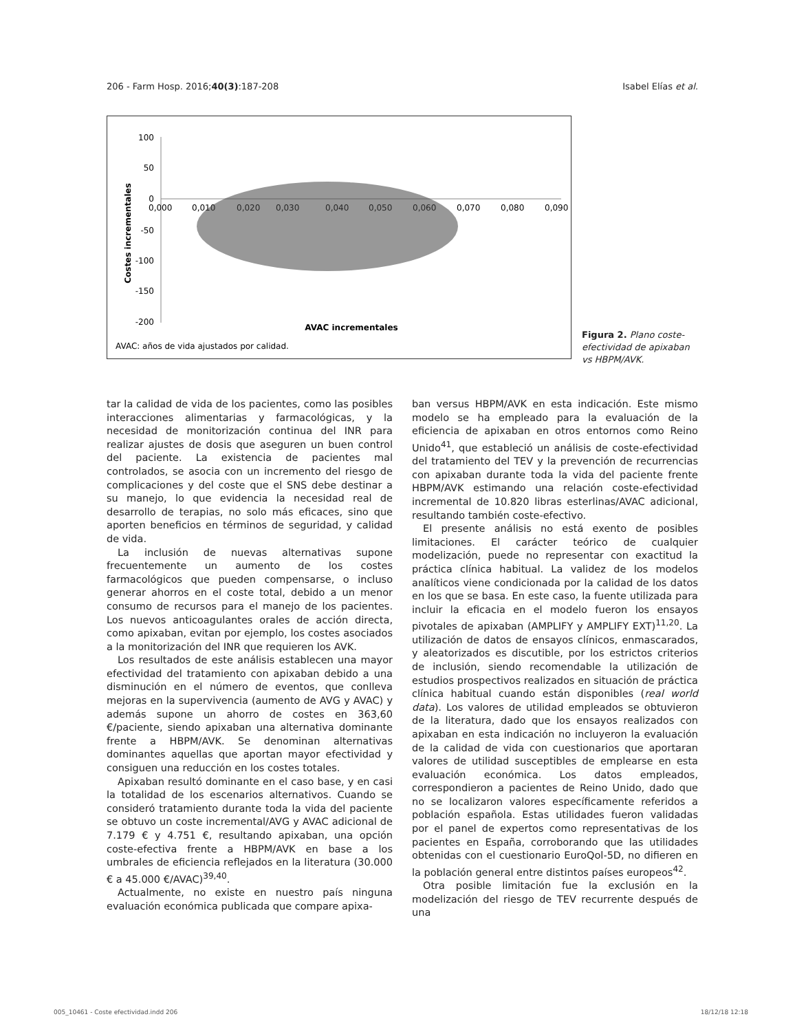206 - Farm Hosp. 2016;40(3):187-208 Isabel Elías et al.
100
50
0
-50
-100
-150
-200
0,000
0,010
0,020
0,030
0,040
0,050
0,060
0,070
0,080
0,090
Costes incrementales
AVAC incrementales
AVAC: años de vida ajustados por calidad.
Figura 2. Plano coste-efectividad de apixaban vs HBPM/AVK.
tar la calidad de vida de los pacientes, como las posibles interacciones alimentarias y farmacológicas, y la necesidad de monitorización continua del INR para realizar ajustes de dosis que aseguren un buen control del paciente. La existencia de pacientes mal controlados, se asocia con un incremento del riesgo de complicaciones y del coste que el SNS debe destinar a su manejo, lo que evidencia la necesidad real de desarrollo de terapias, no solo más eficaces, sino que aporten beneficios en términos de seguridad, y calidad de vida.
La inclusión de nuevas alternativas supone frecuentemente un aumento de los costes farmacológicos que pueden compensarse, o incluso generar ahorros en el coste total, debido a un menor consumo de recursos para el manejo de los pacientes. Los nuevos anticoagulantes orales de acción directa, como apixaban, evitan por ejemplo, los costes asociados a la monitorización del INR que requieren los AVK.
Los resultados de este análisis establecen una mayor efectividad del tratamiento con apixaban debido a una disminución en el número de eventos, que conlleva mejoras en la supervivencia (aumento de AVG y AVAC) y además supone un ahorro de costes en 363,60 €/paciente, siendo apixaban una alternativa dominante frente a HBPM/AVK. Se denominan alternativas dominantes aquellas que aportan mayor efectividad y consiguen una reducción en los costes totales.
Apixaban resultó dominante en el caso base, y en casi la totalidad de los escenarios alternativos. Cuando se consideró tratamiento durante toda la vida del paciente se obtuvo un coste incremental/AVG y AVAC adicional de 7.179 € y 4.751 €, resultando apixaban, una opción coste-efectiva frente a HBPM/AVK en base a los umbrales de eficiencia reflejados en la literatura (30.000 € a 45.000 €/AVAC)<sup>39,40</sup>.
Actualmente, no existe en nuestro país ninguna evaluación económica publicada que compare apixa-
ban versus HBPM/AVK en esta indicación. Este mismo modelo se ha empleado para la evaluación de la eficiencia de apixaban en otros entornos como Reino Unido<sup>41</sup>, que estableció un análisis de coste-efectividad del tratamiento del TEV y la prevención de recurrencias con apixaban durante toda la vida del paciente frente HBPM/AVK estimando una relación coste-efectividad incremental de 10.820 libras esterlinas/AVAC adicional, resultando también coste-efectivo.
El presente análisis no está exento de posibles limitaciones. El carácter teórico de cualquier modelización, puede no representar con exactitud la práctica clínica habitual. La validez de los modelos analíticos viene condicionada por la calidad de los datos en los que se basa. En este caso, la fuente utilizada para incluir la eficacia en el modelo fueron los ensayos pivotales de apixaban (AMPLIFY y AMPLIFY EXT)<sup>11,20</sup>. La utilización de datos de ensayos clínicos, enmascarados, y aleatorizados es discutible, por los estrictos criterios de inclusión, siendo recomendable la utilización de estudios prospectivos realizados en situación de práctica clínica habitual cuando están disponibles (real world data). Los valores de utilidad empleados se obtuvieron de la literatura, dado que los ensayos realizados con apixaban en esta indicación no incluyeron la evaluación de la calidad de vida con cuestionarios que aportaran valores de utilidad susceptibles de emplearse en esta evaluación económica. Los datos empleados, correspondieron a pacientes de Reino Unido, dado que no se localizaron valores específicamente referidos a población española. Estas utilidades fueron validadas por el panel de expertos como representativas de los pacientes en España, corroborando que las utilidades obtenidas con el cuestionario EuroQol-5D, no difieren en la población general entre distintos países europeos<sup>42</sup>.
Otra posible limitación fue la exclusión en la modelización del riesgo de TEV recurrente después de una
005_10461 - Coste efectividad.indd 206 18/12/18 12:18